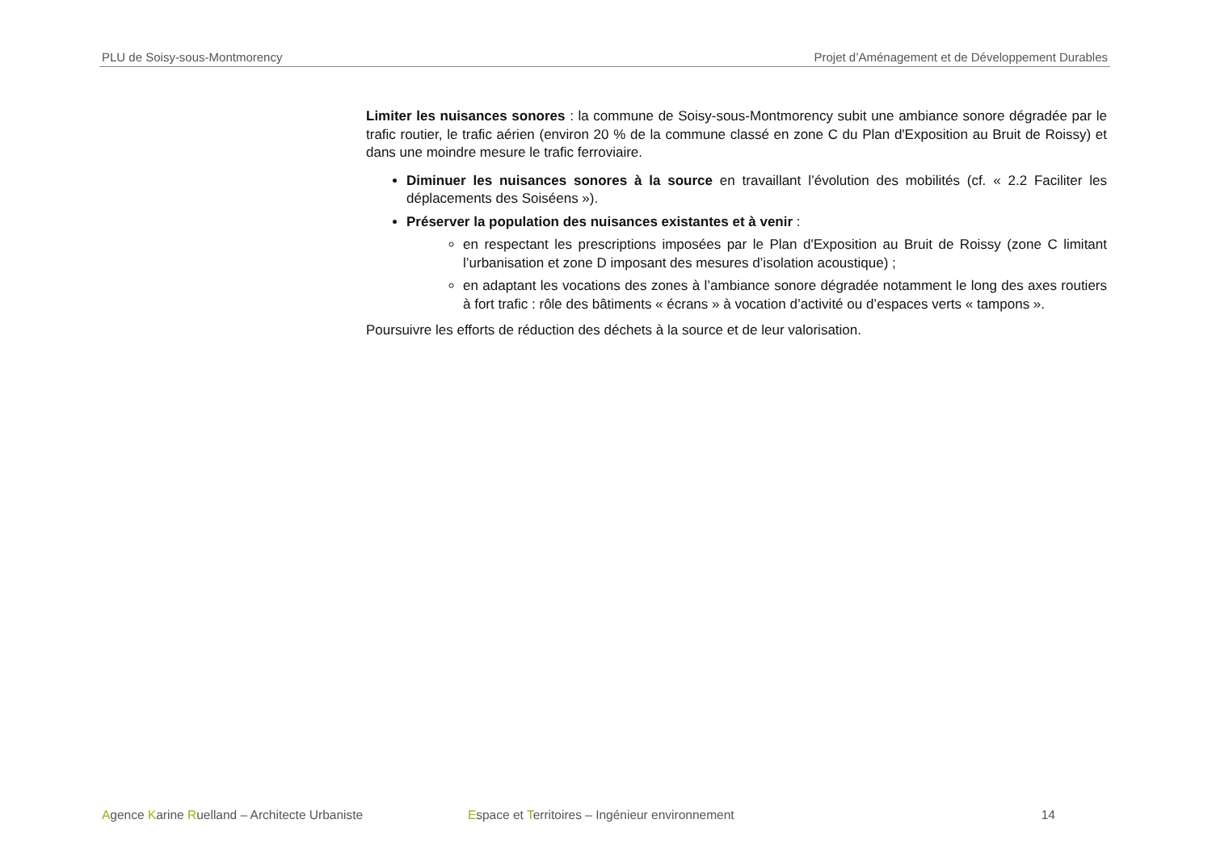PLU de Soisy-sous-Montmorency Projet d’Aménagement et de Développement Durables
Limiter les nuisances sonores : la commune de Soisy-sous-Montmorency subit une ambiance sonore dégradée par le trafic routier, le trafic aérien (environ 20 % de la commune classé en zone C du Plan d'Exposition au Bruit de Roissy) et dans une moindre mesure le trafic ferroviaire.
Diminuer les nuisances sonores à la source en travaillant l’évolution des mobilités (cf. « 2.2 Faciliter les déplacements des Soiséens »).
Préserver la population des nuisances existantes et à venir :
en respectant les prescriptions imposées par le Plan d'Exposition au Bruit de Roissy (zone C limitant l’urbanisation et zone D imposant des mesures d’isolation acoustique) ;
en adaptant les vocations des zones à l’ambiance sonore dégradée notamment le long des axes routiers à fort trafic : rôle des bâtiments « écrans » à vocation d’activité ou d’espaces verts « tampons ».
Poursuivre les efforts de réduction des déchets à la source et de leur valorisation.
Agence Karine Ruelland – Architecte Urbaniste Espace et Territoires – Ingénieur environnement 14